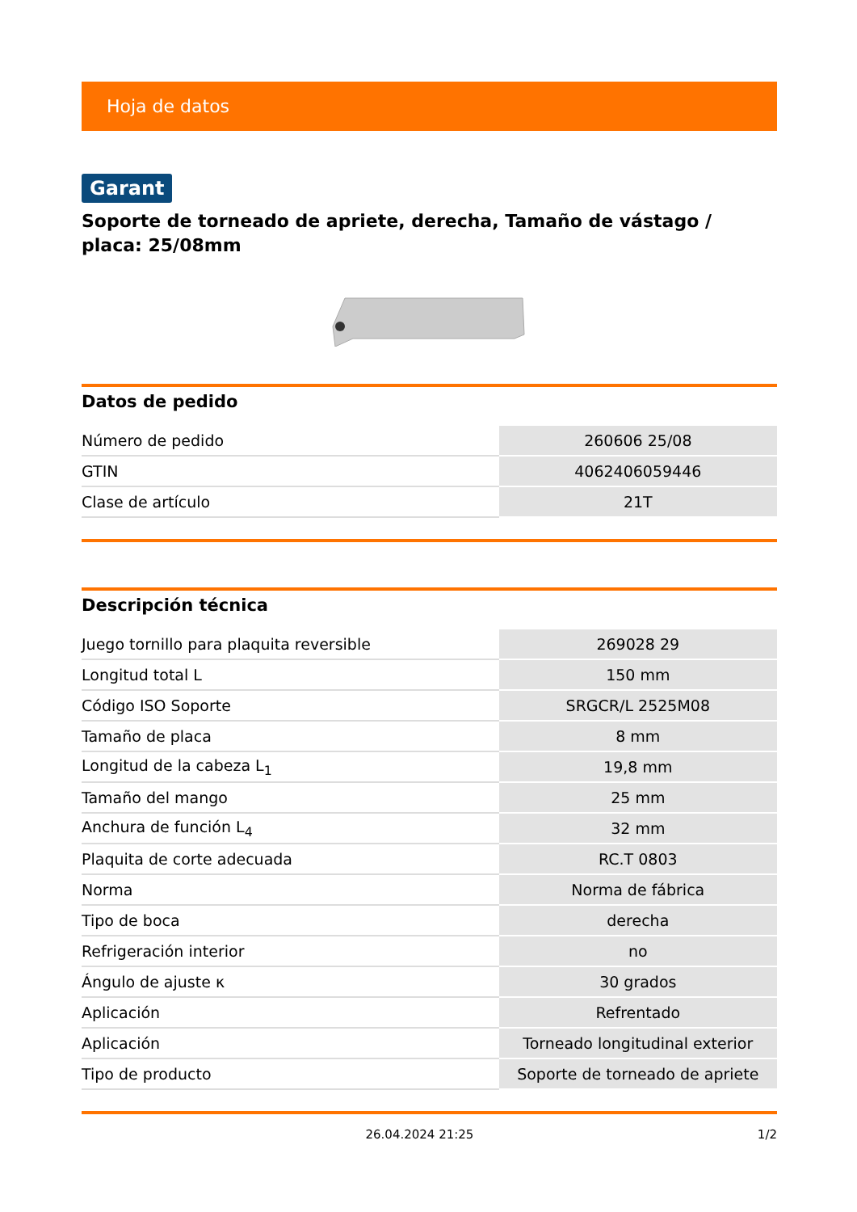Hoja de datos
Garant
Soporte de torneado de apriete, derecha, Tamaño de vástago / placa: 25/08mm
Datos de pedido
| Número de pedido | 260606 25/08 |
| GTIN | 4062406059446 |
| Clase de artículo | 21T |
Descripción técnica
| Juego tornillo para plaquita reversible | 269028 29 |
| Longitud total L | 150 mm |
| Código ISO Soporte | SRGCR/L 2525M08 |
| Tamaño de placa | 8 mm |
| Longitud de la cabeza L<sub>1</sub> | 19,8 mm |
| Tamaño del mango | 25 mm |
| Anchura de función L<sub>4</sub> | 32 mm |
| Plaquita de corte adecuada | RC.T 0803 |
| Norma | Norma de fábrica |
| Tipo de boca | derecha |
| Refrigeración interior | no |
| Ángulo de ajuste κ | 30 grados |
| Aplicación | Refrentado |
| Aplicación | Torneado longitudinal exterior |
| Tipo de producto | Soporte de torneado de apriete |
26.04.2024 21:25 1/2